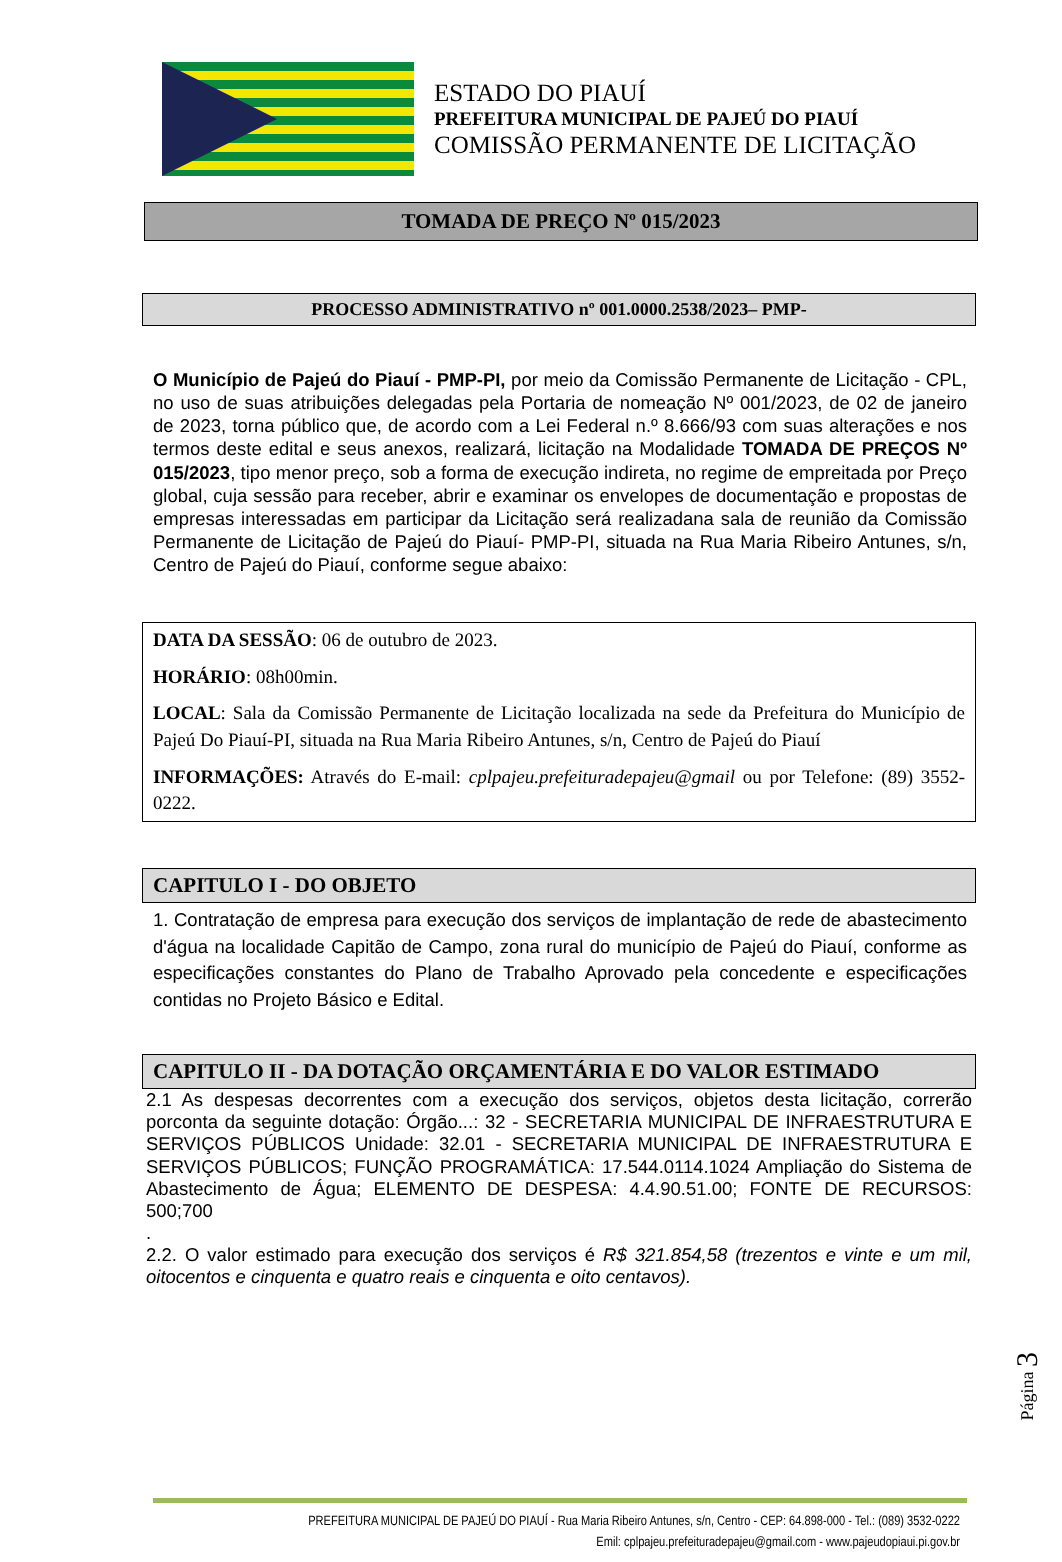ESTADO DO PIAUÍ
PREFEITURA MUNICIPAL DE PAJEÚ DO PIAUÍ
COMISSÃO PERMANENTE DE LICITAÇÃO
TOMADA DE PREÇO Nº 015/2023
PROCESSO ADMINISTRATIVO nº 001.0000.2538/2023– PMP-
O Município de Pajeú do Piauí - PMP-PI, por meio da Comissão Permanente de Licitação - CPL, no uso de suas atribuições delegadas pela Portaria de nomeação Nº 001/2023, de 02 de janeiro de 2023, torna público que, de acordo com a Lei Federal n.º 8.666/93 com suas alterações e nos termos deste edital e seus anexos, realizará, licitação na Modalidade TOMADA DE PREÇOS Nº 015/2023, tipo menor preço, sob a forma de execução indireta, no regime de empreitada por Preço global, cuja sessão para receber, abrir e examinar os envelopes de documentação e propostas de empresas interessadas em participar da Licitação será realizadana sala de reunião da Comissão Permanente de Licitação de Pajeú do Piauí- PMP-PI, situada na Rua Maria Ribeiro Antunes, s/n, Centro de Pajeú do Piauí, conforme segue abaixo:
DATA DA SESSÃO: 06 de outubro de 2023.
HORÁRIO: 08h00min.
LOCAL: Sala da Comissão Permanente de Licitação localizada na sede da Prefeitura do Município de Pajeú Do Piauí-PI, situada na Rua Maria Ribeiro Antunes, s/n, Centro de Pajeú do Piauí
INFORMAÇÕES: Através do E-mail: cplpajeu.prefeituradepajeu@gmail ou por Telefone: (89) 3552-0222.
CAPITULO I - DO OBJETO
1. Contratação de empresa para execução dos serviços de implantação de rede de abastecimento d'água na localidade Capitão de Campo, zona rural do município de Pajeú do Piauí, conforme as especificações constantes do Plano de Trabalho Aprovado pela concedente e especificações contidas no Projeto Básico e Edital.
CAPITULO II - DA DOTAÇÃO ORÇAMENTÁRIA E DO VALOR ESTIMADO
2.1 As despesas decorrentes com a execução dos serviços, objetos desta licitação, correrão porconta da seguinte dotação: Órgão...: 32 - SECRETARIA MUNICIPAL DE INFRAESTRUTURA E SERVIÇOS PÚBLICOS Unidade: 32.01 - SECRETARIA MUNICIPAL DE INFRAESTRUTURA E SERVIÇOS PÚBLICOS; FUNÇÃO PROGRAMÁTICA: 17.544.0114.1024 Ampliação do Sistema de Abastecimento de Água; ELEMENTO DE DESPESA: 4.4.90.51.00; FONTE DE RECURSOS: 500;700
.
2.2. O valor estimado para execução dos serviços é R$ 321.854,58 (trezentos e vinte e um mil, oitocentos e cinquenta e quatro reais e cinquenta e oito centavos).
Página 3
PREFEITURA MUNICIPAL DE PAJEÚ DO PIAUÍ - Rua Maria Ribeiro Antunes, s/n, Centro - CEP: 64.898-000 - Tel.: (089) 3532-0222
Emil: cplpajeu.prefeituradepajeu@gmail.com - www.pajeudopiaui.pi.gov.br